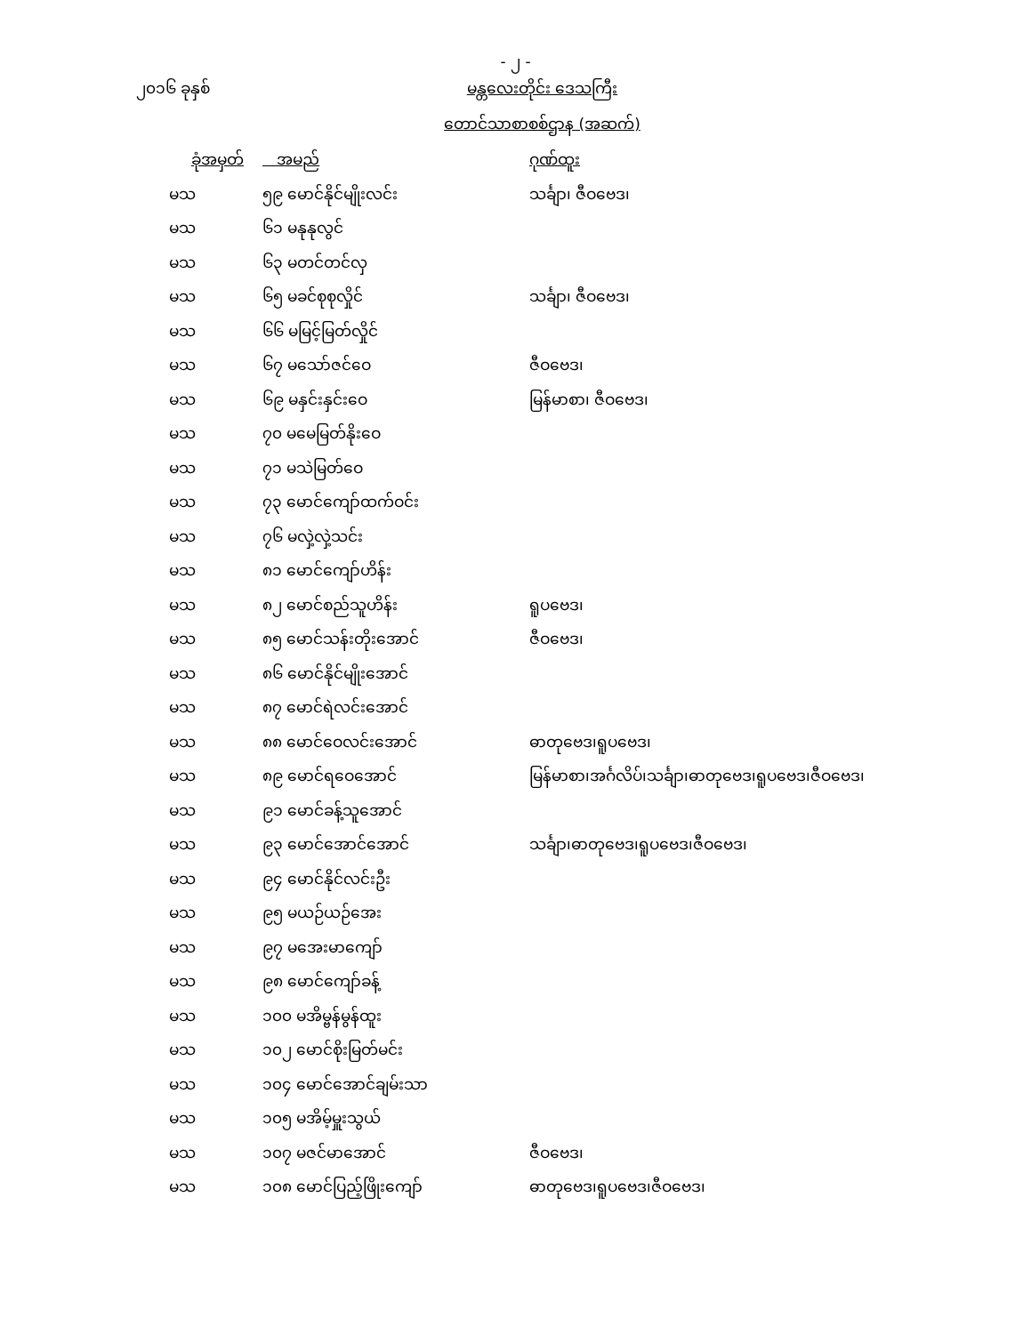- ၂ -
၂၀၁၆ ခုနှစ်
မန္တလေးတိုင်း ဒေသကြီး
တောင်သာစာစစ်ဌာန (အဆက်)
| ခုံအမှတ် | အမည် | ဂုဏ်ထူး |
| --- | --- | --- |
| မသ | ၅၉ မောင်နိုင်မျိုးလင်း | သင်္ချာ၊ ဇီဝဗေဒ၊ |
| မသ | ၆၁ မနုနုလွင် | |
| မသ | ၆၃ မတင်တင်လှ | |
| မသ | ၆၅ မခင်စုစုလှိုင် | သင်္ချာ၊ ဇီဝဗေဒ၊ |
| မသ | ၆၆ မမြင့်မြတ်လှိုင် | |
| မသ | ၆၇ မသော်ဇင်ဝေ | ဇီဝဗေဒ၊ |
| မသ | ၆၉ မနှင်းနှင်းဝေ | မြန်မာစာ၊ ဇီဝဗေဒ၊ |
| မသ | ၇၀ မမေမြတ်နိုးဝေ | |
| မသ | ၇၁ မသဲမြတ်ဝေ | |
| မသ | ၇၃ မောင်ကျော်ထက်ဝင်း | |
| မသ | ၇၆ မလှဲ့လှဲ့သင်း | |
| မသ | ၈၁ မောင်ကျော်ဟိန်း | |
| မသ | ၈၂ မောင်စည်သူဟိန်း | ရူပဗေဒ၊ |
| မသ | ၈၅ မောင်သန်းတိုးအောင် | ဇီဝဗေဒ၊ |
| မသ | ၈၆ မောင်နိုင်မျိုးအောင် | |
| မသ | ၈၇ မောင်ရဲလင်းအောင် | |
| မသ | ၈၈ မောင်ဝေလင်းအောင် | ဓာတုဗေဒ၊ရူပဗေဒ၊ |
| မသ | ၈၉ မောင်ရဝေအောင် | မြန်မာစာ၊အင်္ဂလိပ်၊သင်္ချာ၊ဓာတုဗေဒ၊ရူပဗေဒ၊ဇီဝဗေဒ၊ |
| မသ | ၉၁ မောင်ခန့်သူအောင် | |
| မသ | ၉၃ မောင်အောင်အောင် | သင်္ချာ၊ဓာတုဗေဒ၊ရူပဗေဒ၊ဇီဝဗေဒ၊ |
| မသ | ၉၄ မောင်နိုင်လင်းဦး | |
| မသ | ၉၅ မယဉ်ယဉ်အေး | |
| မသ | ၉၇ မအေးမာကျော် | |
| မသ | ၉၈ မောင်ကျော်ခန့် | |
| မသ | ၁၀၀ မအိမ္ဗန်မွန်ထူး | |
| မသ | ၁၀၂ မောင်စိုးမြတ်မင်း | |
| မသ | ၁၀၄ မောင်အောင်ချမ်းသာ | |
| မသ | ၁၀၅ မအိမ့်မှူးသွယ် | |
| မသ | ၁၀၇ မဇင်မာအောင် | ဇီဝဗေဒ၊ |
| မသ | ၁၀၈ မောင်ပြည့်ဖြိုးကျော် | ဓာတုဗေဒ၊ရူပဗေဒ၊ဇီဝဗေဒ၊ |